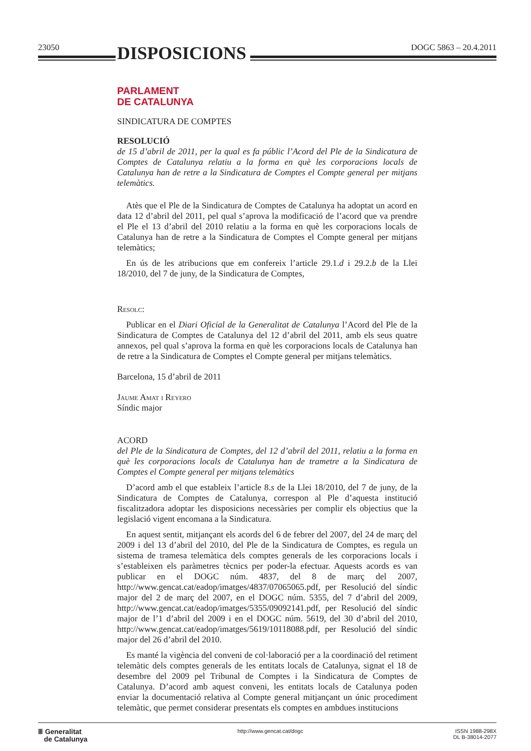23050 DISPOSICIONS
DOGC 5863 – 20.4.2011
PARLAMENT
DE CATALUNYA
SINDICATURA DE COMPTES
RESOLUCIÓ
de 15 d’abril de 2011, per la qual es fa públic l’Acord del Ple de la Sindicatura de Comptes de Catalunya relatiu a la forma en què les corporacions locals de Catalunya han de retre a la Sindicatura de Comptes el Compte general per mitjans telemàtics.
Atès que el Ple de la Sindicatura de Comptes de Catalunya ha adoptat un acord en data 12 d’abril del 2011, pel qual s’aprova la modificació de l’acord que va prendre el Ple el 13 d’abril del 2010 relatiu a la forma en què les corporacions locals de Catalunya han de retre a la Sindicatura de Comptes el Compte general per mitjans telemàtics;
En ús de les atribucions que em confereix l’article 29.1.d i 29.2.b de la Llei 18/2010, del 7 de juny, de la Sindicatura de Comptes,
Resolc:
Publicar en el Diari Oficial de la Generalitat de Catalunya l’Acord del Ple de la Sindicatura de Comptes de Catalunya del 12 d’abril del 2011, amb els seus quatre annexos, pel qual s’aprova la forma en què les corporacions locals de Catalunya han de retre a la Sindicatura de Comptes el Compte general per mitjans telemàtics.
Barcelona, 15 d’abril de 2011
Jaume Amat i Reyero
Síndic major
ACORD
del Ple de la Sindicatura de Comptes, del 12 d’abril del 2011, relatiu a la forma en què les corporacions locals de Catalunya han de trametre a la Sindicatura de Comptes el Compte general per mitjans telemàtics
D’acord amb el que estableix l’article 8.s de la Llei 18/2010, del 7 de juny, de la Sindicatura de Comptes de Catalunya, correspon al Ple d’aquesta institució fiscalitzadora adoptar les disposicions necessàries per complir els objectius que la legislació vigent encomana a la Sindicatura.
En aquest sentit, mitjançant els acords del 6 de febrer del 2007, del 24 de març del 2009 i del 13 d’abril del 2010, del Ple de la Sindicatura de Comptes, es regula un sistema de tramesa telemàtica dels comptes generals de les corporacions locals i s’estableixen els paràmetres tècnics per poder-la efectuar. Aquests acords es van publicar en el DOGC núm. 4837, del 8 de març del 2007, http://www.gencat.cat/eadop/imatges/4837/07065065.pdf, per Resolució del síndic major del 2 de març del 2007, en el DOGC núm. 5355, del 7 d’abril del 2009, http://www.gencat.cat/eadop/imatges/5355/09092141.pdf, per Resolució del síndic major de l’1 d’abril del 2009 i en el DOGC núm. 5619, del 30 d’abril del 2010, http://www.gencat.cat/eadop/imatges/5619/10118088.pdf, per Resolució del síndic major del 26 d’abril del 2010.
Es manté la vigència del conveni de col·laboració per a la coordinació del retiment telemàtic dels comptes generals de les entitats locals de Catalunya, signat el 18 de desembre del 2009 pel Tribunal de Comptes i la Sindicatura de Comptes de Catalunya. D’acord amb aquest conveni, les entitats locals de Catalunya poden enviar la documentació relativa al Compte general mitjançant un únic procediment telemàtic, que permet considerar presentats els comptes en ambdues institucions
Ⅲ Generalitat
de Catalunya
http://www.gencat.cat/dogc ISSN 1988-298X
DL B-38014-2077